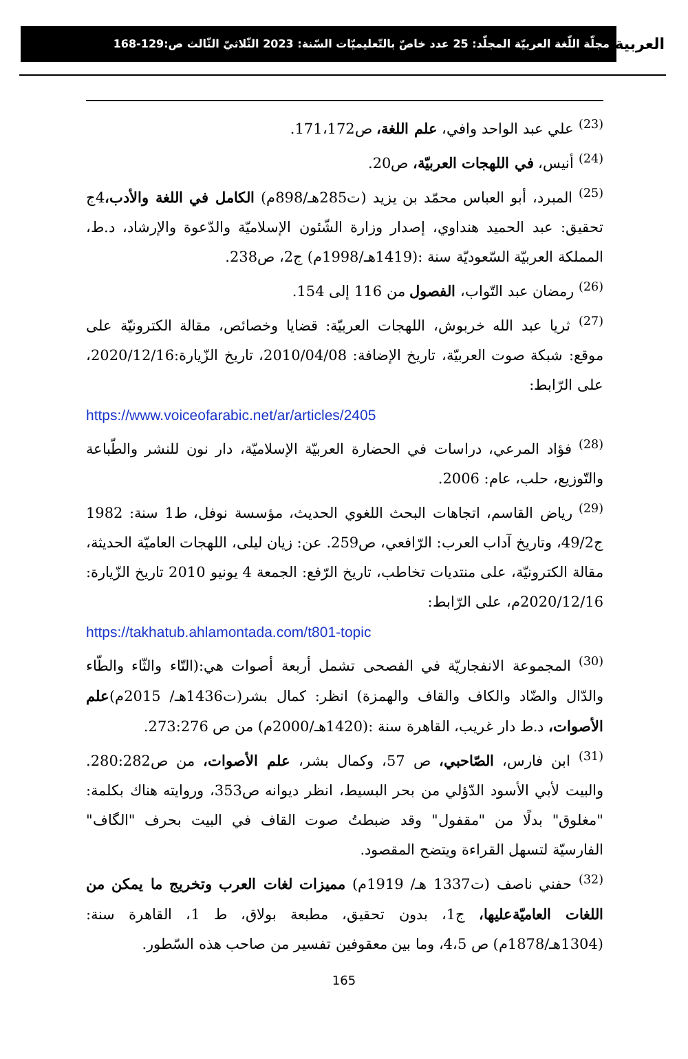العربية مجلّة اللّغة العربيّة المجلّد: 25 عدد خاصّ بالتّعليميّات السّنة: 2023 الثّلاثيّ الثّالث ص:129-168
<sup>(23)</sup> علي عبد الواحد وافي، علم اللغة، ص171،172.
<sup>(24)</sup> أنيس، في اللهجات العربيّة، ص20.
<sup>(25)</sup> المبرد، أبو العباس محمّد بن يزيد (ت285هـ/898م) الكامل في اللغة والأدب،4ج تحقيق: عبد الحميد هنداوي، إصدار وزارة الشّئون الإسلاميّة والدّعوة والإرشاد، د.ط، المملكة العربيّة السّعوديّة سنة :(1419هـ/1998م) ج2، ص238.
<sup>(26)</sup> رمضان عبد التّواب، الفصول من 116 إلى 154.
<sup>(27)</sup> ثريا عبد الله خربوش، اللهجات العربيّة: قضايا وخصائص، مقالة الكترونيّة على موقع: شبكة صوت العربيّة، تاريخ الإضافة: 2010/04/08، تاريخ الزّيارة:2020/12/16، على الرّابط:
https://www.voiceofarabic.net/ar/articles/2405
<sup>(28)</sup> فؤاد المرعي، دراسات في الحضارة العربيّة الإسلاميّة، دار نون للنشر والطّباعة والتّوزيع، حلب، عام: 2006.
<sup>(29)</sup> رياض القاسم، اتجاهات البحث اللغوي الحديث، مؤسسة نوفل، ط1 سنة: 1982 ج49/2، وتاريخ آداب العرب: الرّافعي، ص259. عن: زيان ليلى، اللهجات العاميّة الحديثة، مقالة الكترونيّة، على منتديات تخاطب، تاريخ الرّفع: الجمعة 4 يونيو 2010 تاريخ الزّيارة: 2020/12/16م، على الرّابط:
https://takhatub.ahlamontada.com/t801-topic
<sup>(30)</sup> المجموعة الانفجاريّة في الفصحى تشمل أربعة أصوات هي:(التّاء والثّاء والطّاء والدّال والضّاد والكاف والقاف والهمزة) انظر: كمال بشر(ت1436هـ/ 2015م)علم الأصوات، د.ط دار غريب، القاهرة سنة :(1420هـ/2000م) من ص 273:276.
<sup>(31)</sup> ابن فارس، الصّاحبي، ص 57، وكمال بشر، علم الأصوات، من ص280:282. والبيت لأبي الأسود الدّؤلي من بحر البسيط، انظر ديوانه ص353، وروايته هناك بكلمة: "مغلوق" بدلًا من "مقفول" وقد ضبطتُ صوت القاف في البيت بحرف "الگاف" الفارسيّة لتسهل القراءة ويتضح المقصود.
<sup>(32)</sup> حفني ناصف (ت1337 هـ/ 1919م) مميزات لغات العرب وتخريج ما يمكن من اللغات العاميّةعليها، ج1، بدون تحقيق، مطبعة بولاق، ط 1، القاهرة سنة: (1304هـ/1878م) ص 4،5، وما بين معقوفين تفسير من صاحب هذه السّطور.
165